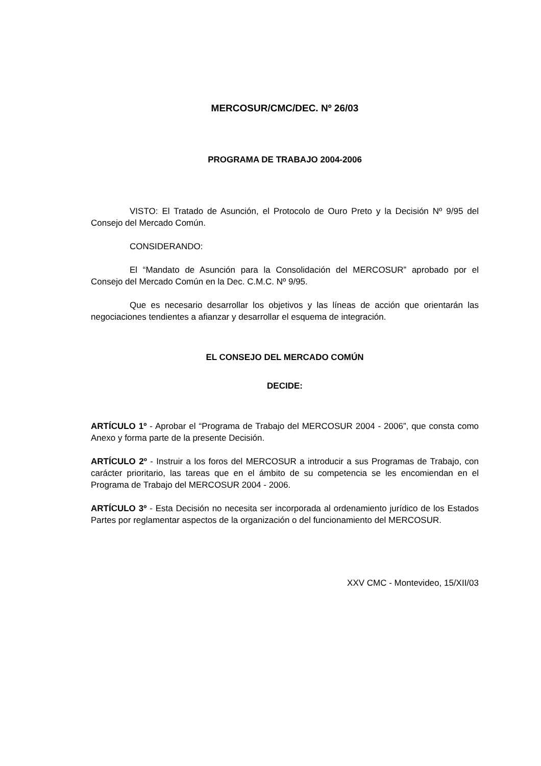MERCOSUR/CMC/DEC. Nº 26/03
PROGRAMA DE TRABAJO 2004-2006
VISTO: El Tratado de Asunción, el Protocolo de Ouro Preto y la Decisión Nº 9/95 del Consejo del Mercado Común.
CONSIDERANDO:
El “Mandato de Asunción para la Consolidación del MERCOSUR” aprobado por el Consejo del Mercado Común en la Dec. C.M.C. Nº 9/95.
Que es necesario desarrollar los objetivos y las líneas de acción que orientarán las negociaciones tendientes a afianzar y desarrollar el esquema de integración.
EL CONSEJO DEL MERCADO COMÚN
DECIDE:
ARTÍCULO 1º - Aprobar el “Programa de Trabajo del MERCOSUR 2004 - 2006”, que consta como Anexo y forma parte de la presente Decisión.
ARTÍCULO 2º - Instruir a los foros del MERCOSUR a introducir a sus Programas de Trabajo, con carácter prioritario, las tareas que en el ámbito de su competencia se les encomiendan en el Programa de Trabajo del MERCOSUR 2004 - 2006.
ARTÍCULO 3º - Esta Decisión no necesita ser incorporada al ordenamiento jurídico de los Estados Partes por reglamentar aspectos de la organización o del funcionamiento del MERCOSUR.
XXV CMC - Montevideo, 15/XII/03